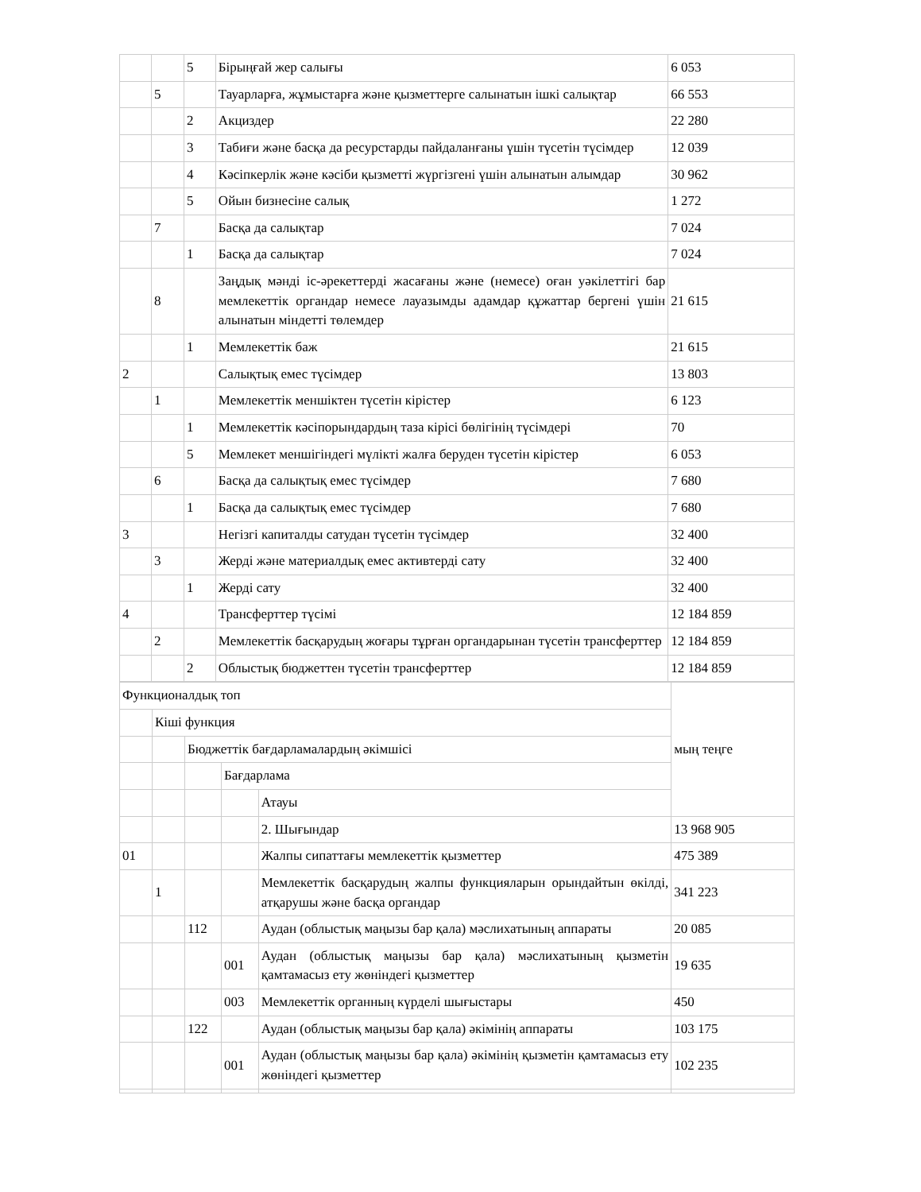| | | 5 | Бірыңғай жер салығы | 6 053 |
| | 5 | | Тауарларға, жұмыстарға және қызметтерге салынатын ішкі салықтар | 66 553 |
| | | 2 | Акциздер | 22 280 |
| | | 3 | Табиғи және басқа да ресурстарды пайдаланғаны үшін түсетін түсімдер | 12 039 |
| | | 4 | Кәсіпкерлік және кәсіби қызметті жүргізгені үшін алынатын алымдар | 30 962 |
| | | 5 | Ойын бизнесіне салық | 1 272 |
| | 7 | | Басқа да салықтар | 7 024 |
| | | 1 | Басқа да салықтар | 7 024 |
| | 8 | | Заңдық мәнді іс-әрекеттерді жасағаны және (немесе) оған уәкілеттігі бар мемлекеттік органдар немесе лауазымды адамдар құжаттар бергені үшін алынатын міндетті төлемдер | 21 615 |
| | | 1 | Мемлекеттік баж | 21 615 |
| 2 | | | Салықтық емес түсімдер | 13 803 |
| | 1 | | Мемлекеттік меншіктен түсетін кірістер | 6 123 |
| | | 1 | Мемлекеттік кәсіпорындардың таза кірісі бөлігінің түсімдері | 70 |
| | | 5 | Мемлекет меншігіндегі мүлікті жалға беруден түсетін кірістер | 6 053 |
| | 6 | | Басқа да салықтық емес түсімдер | 7 680 |
| | | 1 | Басқа да салықтық емес түсімдер | 7 680 |
| 3 | | | Негізгі капиталды сатудан түсетін түсімдер | 32 400 |
| | 3 | | Жерді және материалдық емес активтерді сату | 32 400 |
| | | 1 | Жерді сату | 32 400 |
| 4 | | | Трансферттер түсімі | 12 184 859 |
| | 2 | | Мемлекеттік басқарудың жоғары тұрған органдарынан түсетін трансферттер | 12 184 859 |
| | | 2 | Облыстық бюджеттен түсетін трансферттер | 12 184 859 |
| Функционалдық топ | | | | | мың теңге |
| | Кіші функция | | | | |
| | | Бюджеттік бағдарламалардың әкімшісі | | | |
| | | | Бағдарлама | | |
| | | | | Атауы | |
| | | | | 2. Шығындар | 13 968 905 |
| 01 | | | | Жалпы сипаттағы мемлекеттік қызметтер | 475 389 |
| | 1 | | | Мемлекеттік басқарудың жалпы функцияларын орындайтын өкілді, атқарушы және басқа органдар | 341 223 |
| | | 112 | | Аудан (облыстық маңызы бар қала) мәслихатының аппараты | 20 085 |
| | | | 001 | Аудан (облыстық маңызы бар қала) мәслихатының қызметін қамтамасыз ету жөніндегі қызметтер | 19 635 |
| | | | 003 | Мемлекеттік органның күрделі шығыстары | 450 |
| | | 122 | | Аудан (облыстық маңызы бар қала) әкімінің аппараты | 103 175 |
| | | | 001 | Аудан (облыстық маңызы бар қала) әкімінің қызметін қамтамасыз ету жөніндегі қызметтер | 102 235 |